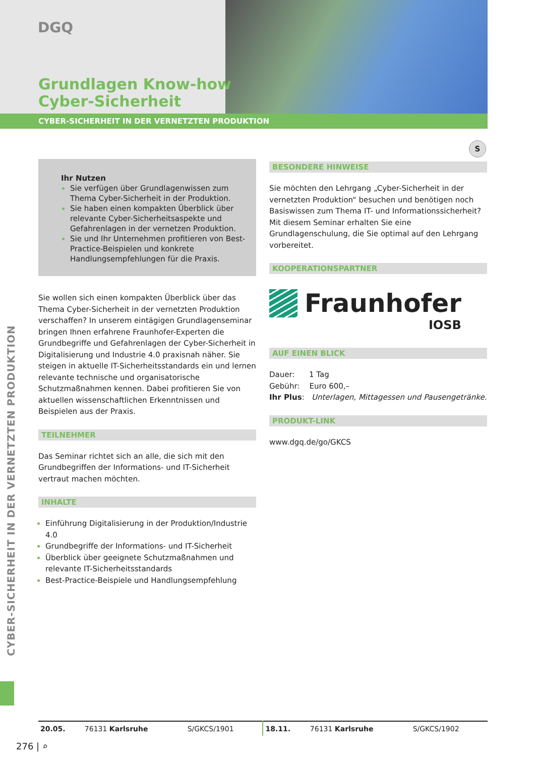DGQ
Grundlagen Know-how
Cyber-Sicherheit
CYBER-SICHERHEIT IN DER VERNETZTEN PRODUKTION
S
Ihr Nutzen
Sie verfügen über Grundlagenwissen zum Thema Cyber-Sicherheit in der Produktion.
Sie haben einen kompakten Überblick über relevante Cyber-Sicherheitsaspekte und Gefahrenlagen in der vernetzen Produktion.
Sie und Ihr Unternehmen profitieren von Best-Practice-Beispielen und konkrete Handlungsempfehlungen für die Praxis.
Sie wollen sich einen kompakten Überblick über das Thema Cyber-Sicherheit in der vernetzten Produktion verschaffen? In unserem eintägigen Grundlagenseminar bringen Ihnen erfahrene Fraunhofer-Experten die Grundbegriffe und Gefahrenlagen der Cyber-Sicherheit in Digitalisierung und Industrie 4.0 praxisnah näher. Sie steigen in aktuelle IT-Sicherheitsstandards ein und lernen relevante technische und organisatorische Schutzmaßnahmen kennen. Dabei profitieren Sie von aktuellen wissenschaftlichen Erkenntnissen und Beispielen aus der Praxis.
TEILNEHMER
Das Seminar richtet sich an alle, die sich mit den Grundbegriffen der Informations- und IT-Sicherheit vertraut machen möchten.
INHALTE
Einführung Digitalisierung in der Produktion/Industrie 4.0
Grundbegriffe der Informations- und IT-Sicherheit
Überblick über geeignete Schutzmaßnahmen und relevante IT-Sicherheitsstandards
Best-Practice-Beispiele und Handlungsempfehlung
BESONDERE HINWEISE
Sie möchten den Lehrgang „Cyber-Sicherheit in der vernetzten Produktion“ besuchen und benötigen noch Basiswissen zum Thema IT- und Informationssicherheit? Mit diesem Seminar erhalten Sie eine Grundlagenschulung, die Sie optimal auf den Lehrgang vorbereitet.
KOOPERATIONSPARTNER
Fraunhofer
IOSB
AUF EINEN BLICK
Dauer: 1 Tag
Gebühr: Euro 600,–
Ihr Plus: Unterlagen, Mittagessen und Pausengetränke.
PRODUKT-LINK
www.dgq.de/go/GKCS
CYBER-SICHERHEIT IN DER VERNETZTEN PRODUKTION
| 20.05. | 76131 Karlsruhe | S/GKCS/1901 | 18.11. | 76131 Karlsruhe | S/GKCS/1902 |
276 | ⌕